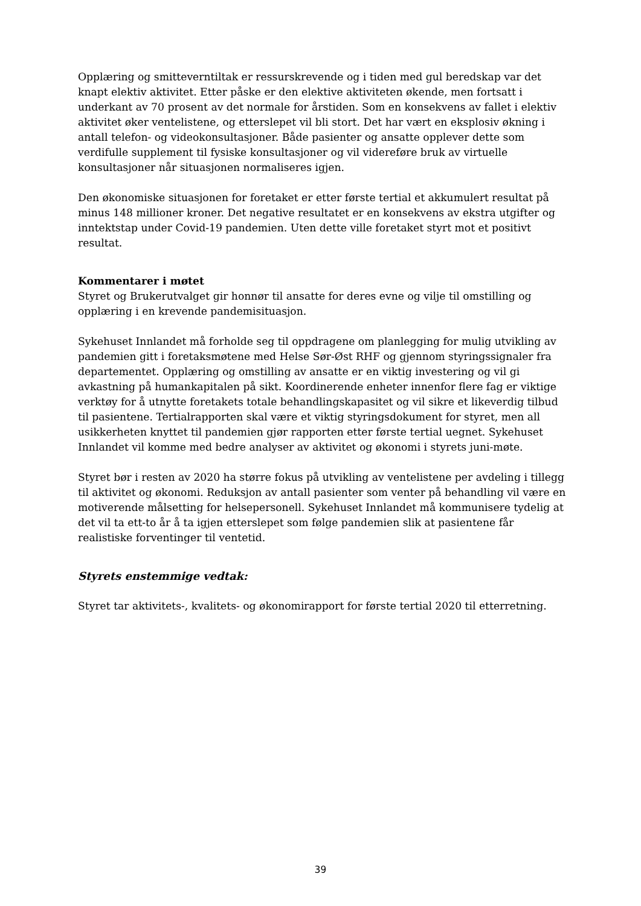Opplæring og smitteverntiltak er ressurskrevende og i tiden med gul beredskap var det knapt elektiv aktivitet. Etter påske er den elektive aktiviteten økende, men fortsatt i underkant av 70 prosent av det normale for årstiden. Som en konsekvens av fallet i elektiv aktivitet øker ventelistene, og etterslepet vil bli stort. Det har vært en eksplosiv økning i antall telefon- og videokonsultasjoner. Både pasienter og ansatte opplever dette som verdifulle supplement til fysiske konsultasjoner og vil videreføre bruk av virtuelle konsultasjoner når situasjonen normaliseres igjen.
Den økonomiske situasjonen for foretaket er etter første tertial et akkumulert resultat på minus 148 millioner kroner. Det negative resultatet er en konsekvens av ekstra utgifter og inntektstap under Covid-19 pandemien. Uten dette ville foretaket styrt mot et positivt resultat.
Kommentarer i møtet
Styret og Brukerutvalget gir honnør til ansatte for deres evne og vilje til omstilling og opplæring i en krevende pandemisituasjon.
Sykehuset Innlandet må forholde seg til oppdragene om planlegging for mulig utvikling av pandemien gitt i foretaksmøtene med Helse Sør-Øst RHF og gjennom styringssignaler fra departementet. Opplæring og omstilling av ansatte er en viktig investering og vil gi avkastning på humankapitalen på sikt. Koordinerende enheter innenfor flere fag er viktige verktøy for å utnytte foretakets totale behandlingskapasitet og vil sikre et likeverdig tilbud til pasientene. Tertialrapporten skal være et viktig styringsdokument for styret, men all usikkerheten knyttet til pandemien gjør rapporten etter første tertial uegnet. Sykehuset Innlandet vil komme med bedre analyser av aktivitet og økonomi i styrets juni-møte.
Styret bør i resten av 2020 ha større fokus på utvikling av ventelistene per avdeling i tillegg til aktivitet og økonomi. Reduksjon av antall pasienter som venter på behandling vil være en motiverende målsetting for helsepersonell. Sykehuset Innlandet må kommunisere tydelig at det vil ta ett-to år å ta igjen etterslepet som følge pandemien slik at pasientene får realistiske forventinger til ventetid.
Styrets enstemmige vedtak:
Styret tar aktivitets-, kvalitets- og økonomirapport for første tertial 2020 til etterretning.
39